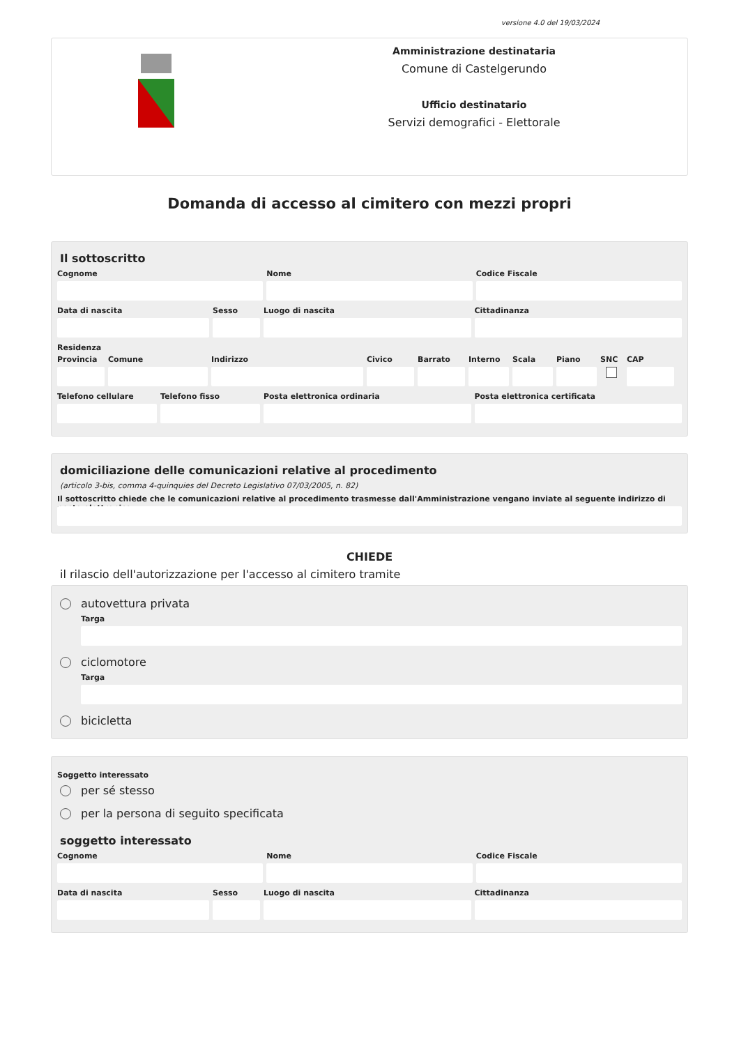versione 4.0 del 19/03/2024
Amministrazione destinataria
Comune di Castelgerundo
Ufficio destinatario
Servizi demografici - Elettorale
Domanda di accesso al cimitero con mezzi propri
Il sottoscritto
Cognome Nome Codice Fiscale
Data di nascita Sesso Luogo di nascita Cittadinanza
Residenza
Provincia
Comune Indirizzo Civico Barrato Interno
Scala Piano SNC CAP
Telefono cellulare
Telefono fisso Posta elettronica ordinaria Posta elettronica certificata
domiciliazione delle comunicazioni relative al procedimento
(articolo 3-bis, comma 4-quinquies del Decreto Legislativo 07/03/2005, n. 82)
Il sottoscritto chiede che le comunicazioni relative al procedimento trasmesse dall'Amministrazione vengano inviate al seguente indirizzo di posta elettronica
CHIEDE
il rilascio dell'autorizzazione per l'accesso al cimitero tramite
autovettura privata
Targa
ciclomotore
Targa
bicicletta
Soggetto interessato
per sé stesso
per la persona di seguito specificata
soggetto interessato
Cognome Nome Codice Fiscale
Data di nascita Sesso Luogo di nascita Cittadinanza